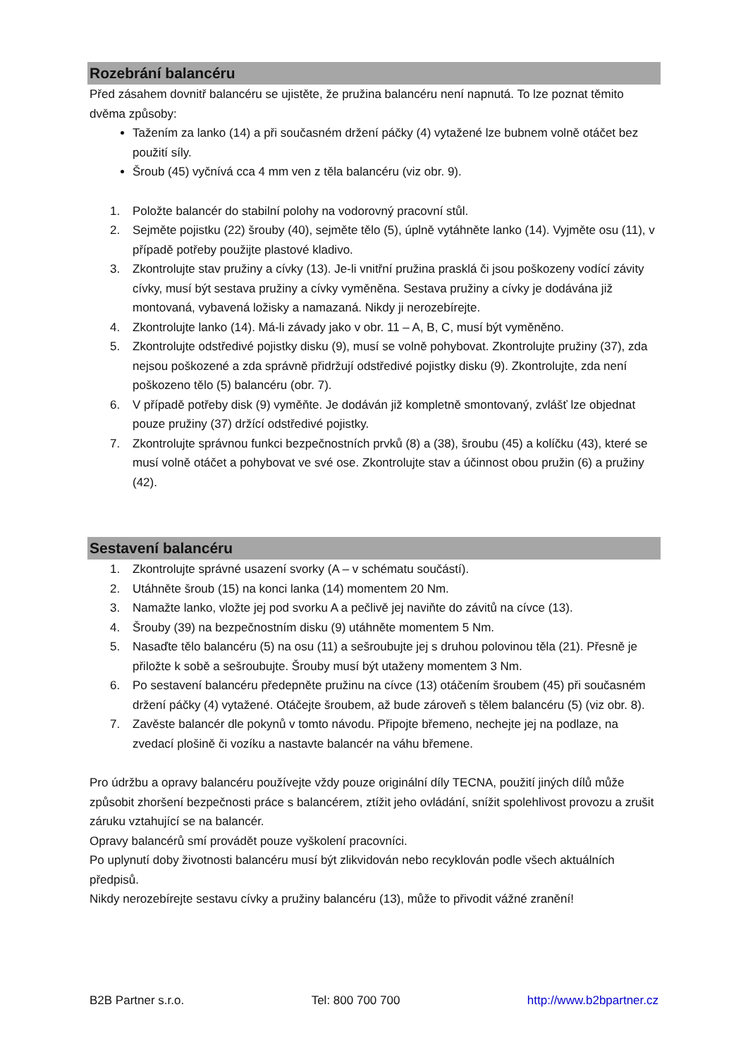Rozebrání balancéru
Před zásahem dovnitř balancéru se ujistěte, že pružina balancéru není napnutá. To lze poznat těmito dvěma způsoby:
Tažením za lanko (14) a při současném držení páčky (4) vytažené lze bubnem volně otáčet bez použití síly.
Šroub (45) vyčnívá cca 4 mm ven z těla balancéru (viz obr. 9).
1. Položte balancér do stabilní polohy na vodorovný pracovní stůl.
2. Sejměte pojistku (22) šrouby (40), sejměte tělo (5), úplně vytáhněte lanko (14). Vyjměte osu (11), v případě potřeby použijte plastové kladivo.
3. Zkontrolujte stav pružiny a cívky (13). Je-li vnitřní pružina prasklá či jsou poškozeny vodící závity cívky, musí být sestava pružiny a cívky vyměněna. Sestava pružiny a cívky je dodávána již montovaná, vybavená ložisky a namazaná. Nikdy ji nerozebírejte.
4. Zkontrolujte lanko (14). Má-li závady jako v obr. 11 – A, B, C, musí být vyměněno.
5. Zkontrolujte odstředivé pojistky disku (9), musí se volně pohybovat. Zkontrolujte pružiny (37), zda nejsou poškozené a zda správně přidržují odstředivé pojistky disku (9). Zkontrolujte, zda není poškozeno tělo (5) balancéru (obr. 7).
6. V případě potřeby disk (9) vyměňte. Je dodáván již kompletně smontovaný, zvlášť lze objednat pouze pružiny (37) držící odstředivé pojistky.
7. Zkontrolujte správnou funkci bezpečnostních prvků (8) a (38), šroubu (45) a kolíčku (43), které se musí volně otáčet a pohybovat ve své ose. Zkontrolujte stav a účinnost obou pružin (6) a pružiny (42).
Sestavení balancéru
1. Zkontrolujte správné usazení svorky (A – v schématu součástí).
2. Utáhněte šroub (15) na konci lanka (14) momentem 20 Nm.
3. Namažte lanko, vložte jej pod svorku A a pečlivě jej naviňte do závitů na cívce (13).
4. Šrouby (39) na bezpečnostním disku (9) utáhněte momentem 5 Nm.
5. Nasaďte tělo balancéru (5) na osu (11) a sešroubujte jej s druhou polovinou těla (21). Přesně je přiložte k sobě a sešroubujte. Šrouby musí být utaženy momentem 3 Nm.
6. Po sestavení balancéru předepněte pružinu na cívce (13) otáčením šroubem (45) při současném držení páčky (4) vytažené. Otáčejte šroubem, až bude zároveň s tělem balancéru (5) (viz obr. 8).
7. Zavěste balancér dle pokynů v tomto návodu. Připojte břemeno, nechejte jej na podlaze, na zvedací plošině či vozíku a nastavte balancér na váhu břemene.
Pro údržbu a opravy balancéru používejte vždy pouze originální díly TECNA, použití jiných dílů může způsobit zhoršení bezpečnosti práce s balancérem, ztížit jeho ovládání, snížit spolehlivost provozu a zrušit záruku vztahující se na balancér.
Opravy balancérů smí provádět pouze vyškolení pracovníci.
Po uplynutí doby životnosti balancéru musí být zlikvidován nebo recyklován podle všech aktuálních předpisů.
Nikdy nerozebírejte sestavu cívky a pružiny balancéru (13), může to přivodit vážné zranění!
B2B Partner s.r.o. Tel: 800 700 700 http://www.b2bpartner.cz